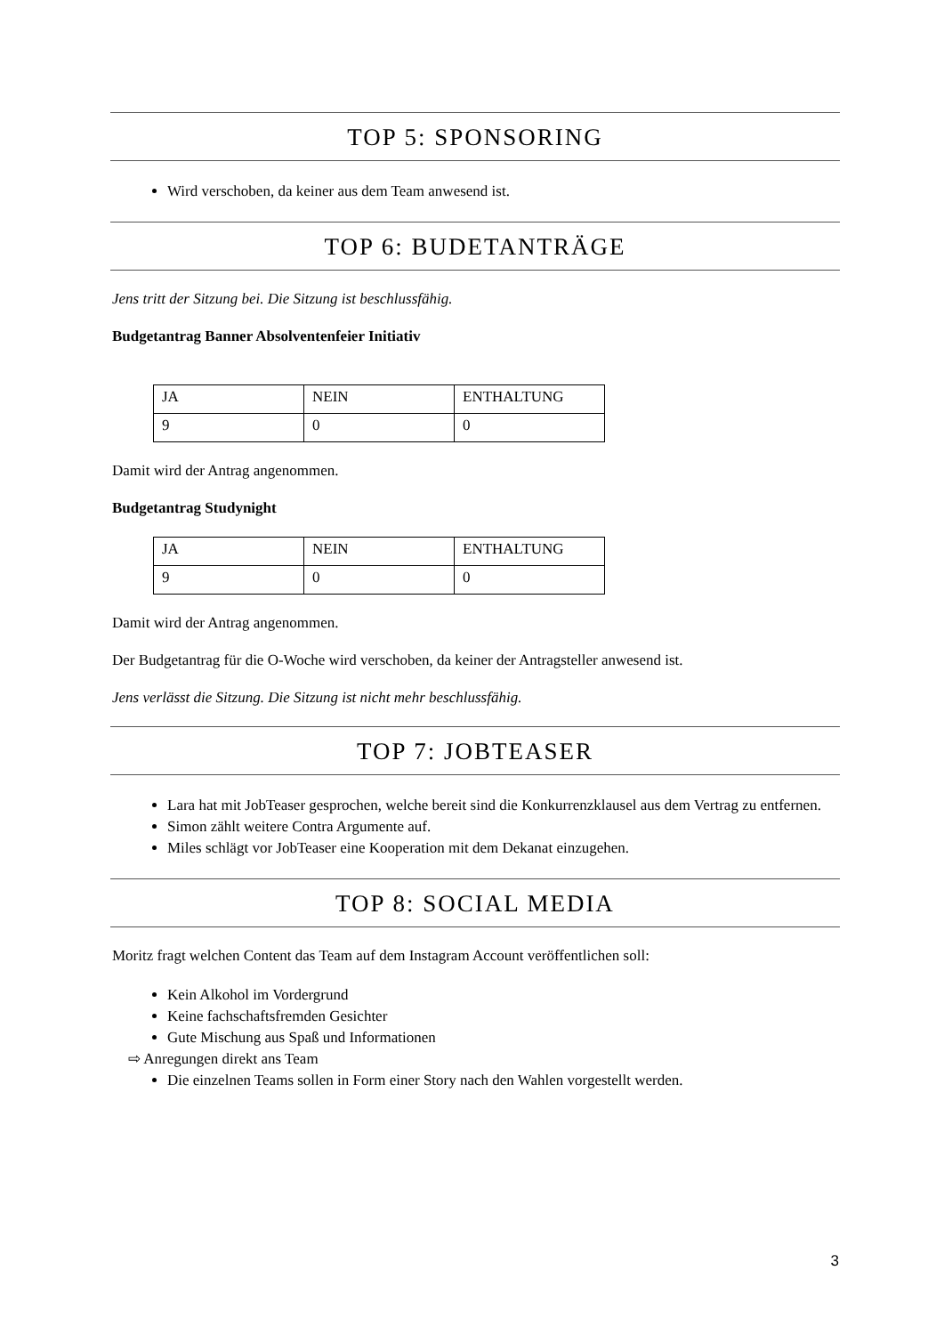TOP 5: SPONSORING
Wird verschoben, da keiner aus dem Team anwesend ist.
TOP 6: BUDETANTRÄGE
Jens tritt der Sitzung bei. Die Sitzung ist beschlussfähig.
Budgetantrag Banner Absolventenfeier Initiativ
| JA | NEIN | ENTHALTUNG |
| 9 | 0 | 0 |
Damit wird der Antrag angenommen.
Budgetantrag Studynight
| JA | NEIN | ENTHALTUNG |
| 9 | 0 | 0 |
Damit wird der Antrag angenommen.
Der Budgetantrag für die O-Woche wird verschoben, da keiner der Antragsteller anwesend ist.
Jens verlässt die Sitzung. Die Sitzung ist nicht mehr beschlussfähig.
TOP 7: JOBTEASER
Lara hat mit JobTeaser gesprochen, welche bereit sind die Konkurrenzklausel aus dem Vertrag zu entfernen.
Simon zählt weitere Contra Argumente auf.
Miles schlägt vor JobTeaser eine Kooperation mit dem Dekanat einzugehen.
TOP 8: SOCIAL MEDIA
Moritz fragt welchen Content das Team auf dem Instagram Account veröffentlichen soll:
Kein Alkohol im Vordergrund
Keine fachschaftsfremden Gesichter
Gute Mischung aus Spaß und Informationen
⇨ Anregungen direkt ans Team
Die einzelnen Teams sollen in Form einer Story nach den Wahlen vorgestellt werden.
3